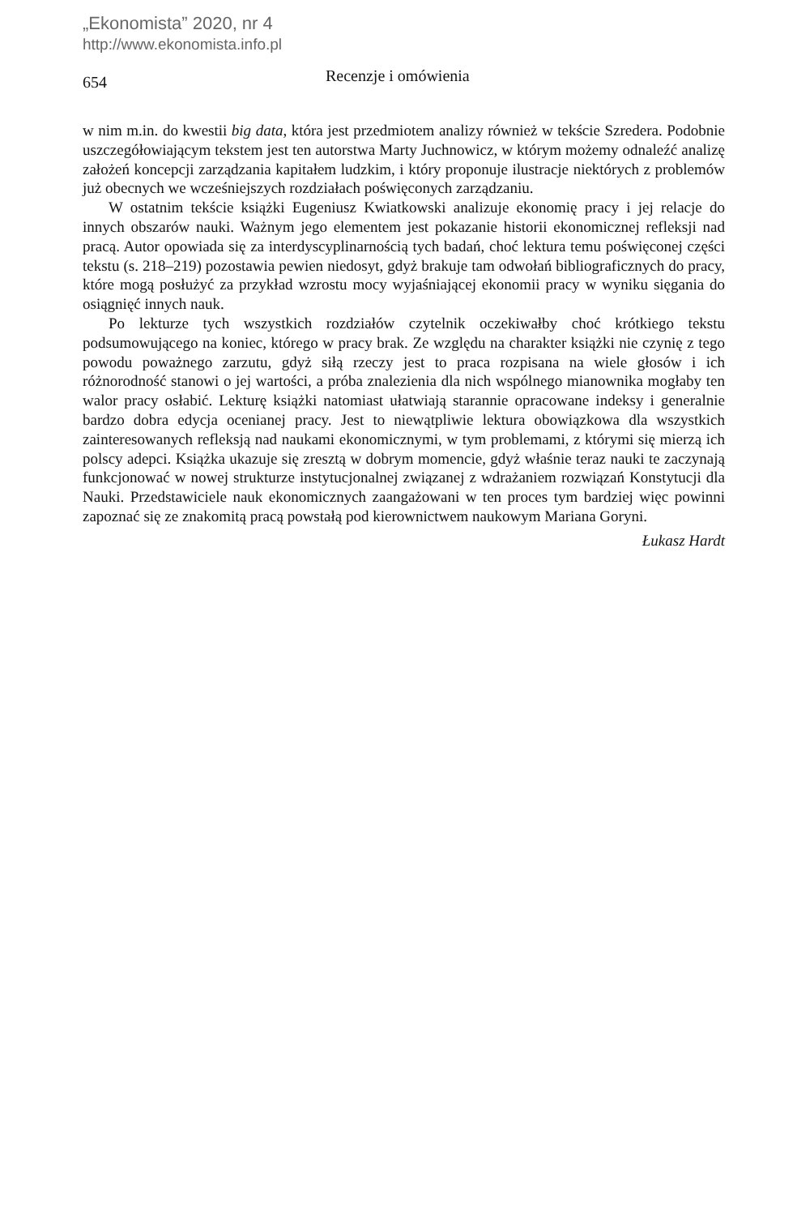„Ekonomista” 2020, nr 4
http://www.ekonomista.info.pl
654
Recenzje i omówienia
w nim m.in. do kwestii big data, która jest przedmiotem analizy również w tekście Szredera. Podobnie uszczegółowiającym tekstem jest ten autorstwa Marty Juchnowicz, w którym możemy odnaleźć analizę założeń koncepcji zarządzania kapitałem ludzkim, i który proponuje ilustracje niektórych z problemów już obecnych we wcześniejszych rozdziałach poświęconych zarządzaniu.
W ostatnim tekście książki Eugeniusz Kwiatkowski analizuje ekonomię pracy i jej relacje do innych obszarów nauki. Ważnym jego elementem jest pokazanie historii ekonomicznej refleksji nad pracą. Autor opowiada się za interdyscyplinarnością tych badań, choć lektura temu poświęconej części tekstu (s. 218–219) pozostawia pewien niedosyt, gdyż brakuje tam odwołań bibliograficznych do pracy, które mogą posłużyć za przykład wzrostu mocy wyjaśniającej ekonomii pracy w wyniku sięgania do osiągnięć innych nauk.
Po lekturze tych wszystkich rozdziałów czytelnik oczekiwałby choć krótkiego tekstu podsumowującego na koniec, którego w pracy brak. Ze względu na charakter książki nie czynię z tego powodu poważnego zarzutu, gdyż siłą rzeczy jest to praca rozpisana na wiele głosów i ich różnorodność stanowi o jej wartości, a próba znalezienia dla nich wspólnego mianownika mogłaby ten walor pracy osłabić. Lekturę książki natomiast ułatwiają starannie opracowane indeksy i generalnie bardzo dobra edycja ocenianej pracy. Jest to niewątpliwie lektura obowiązkowa dla wszystkich zainteresowanych refleksją nad naukami ekonomicznymi, w tym problemami, z którymi się mierzą ich polscy adepci. Książka ukazuje się zresztą w dobrym momencie, gdyż właśnie teraz nauki te zaczynają funkcjonować w nowej strukturze instytucjonalnej związanej z wdrażaniem rozwiązań Konstytucji dla Nauki. Przedstawiciele nauk ekonomicznych zaangażowani w ten proces tym bardziej więc powinni zapoznać się ze znakomitą pracą powstałą pod kierownictwem naukowym Mariana Goryni.
Łukasz Hardt